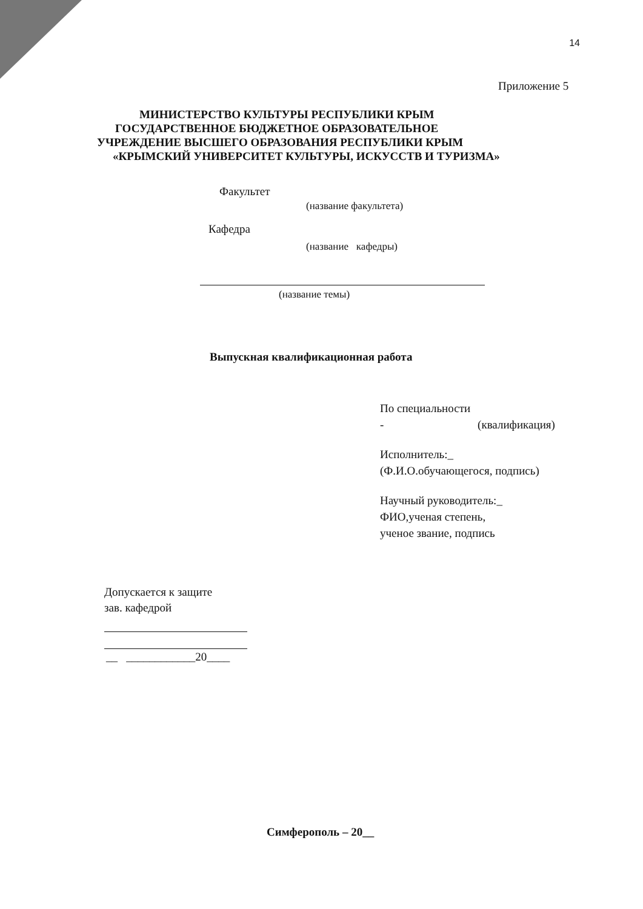14
Приложение 5
МИНИСТЕРСТВО КУЛЬТУРЫ РЕСПУБЛИКИ КРЫМ
ГОСУДАРСТВЕННОЕ БЮДЖЕТНОЕ ОБРАЗОВАТЕЛЬНОЕ
УЧРЕЖДЕНИЕ ВЫСШЕГО ОБРАЗОВАНИЯ РЕСПУБЛИКИ КРЫМ
«КРЫМСКИЙ УНИВЕРСИТЕТ КУЛЬТУРЫ, ИСКУССТВ И ТУРИЗМА»
Факультет
(название факультета)
Кафедра
(название кафедры)
(название темы)
Выпускная квалификационная работа
По специальности
- (квалификация)
Исполнитель:_
(Ф.И.О.обучающегося, подпись)
Научный руководитель:_
ФИО,ученая степень,
ученое звание, подпись
Допускается к защите
зав. кафедрой
__ ____________20____
Симферополь – 20__